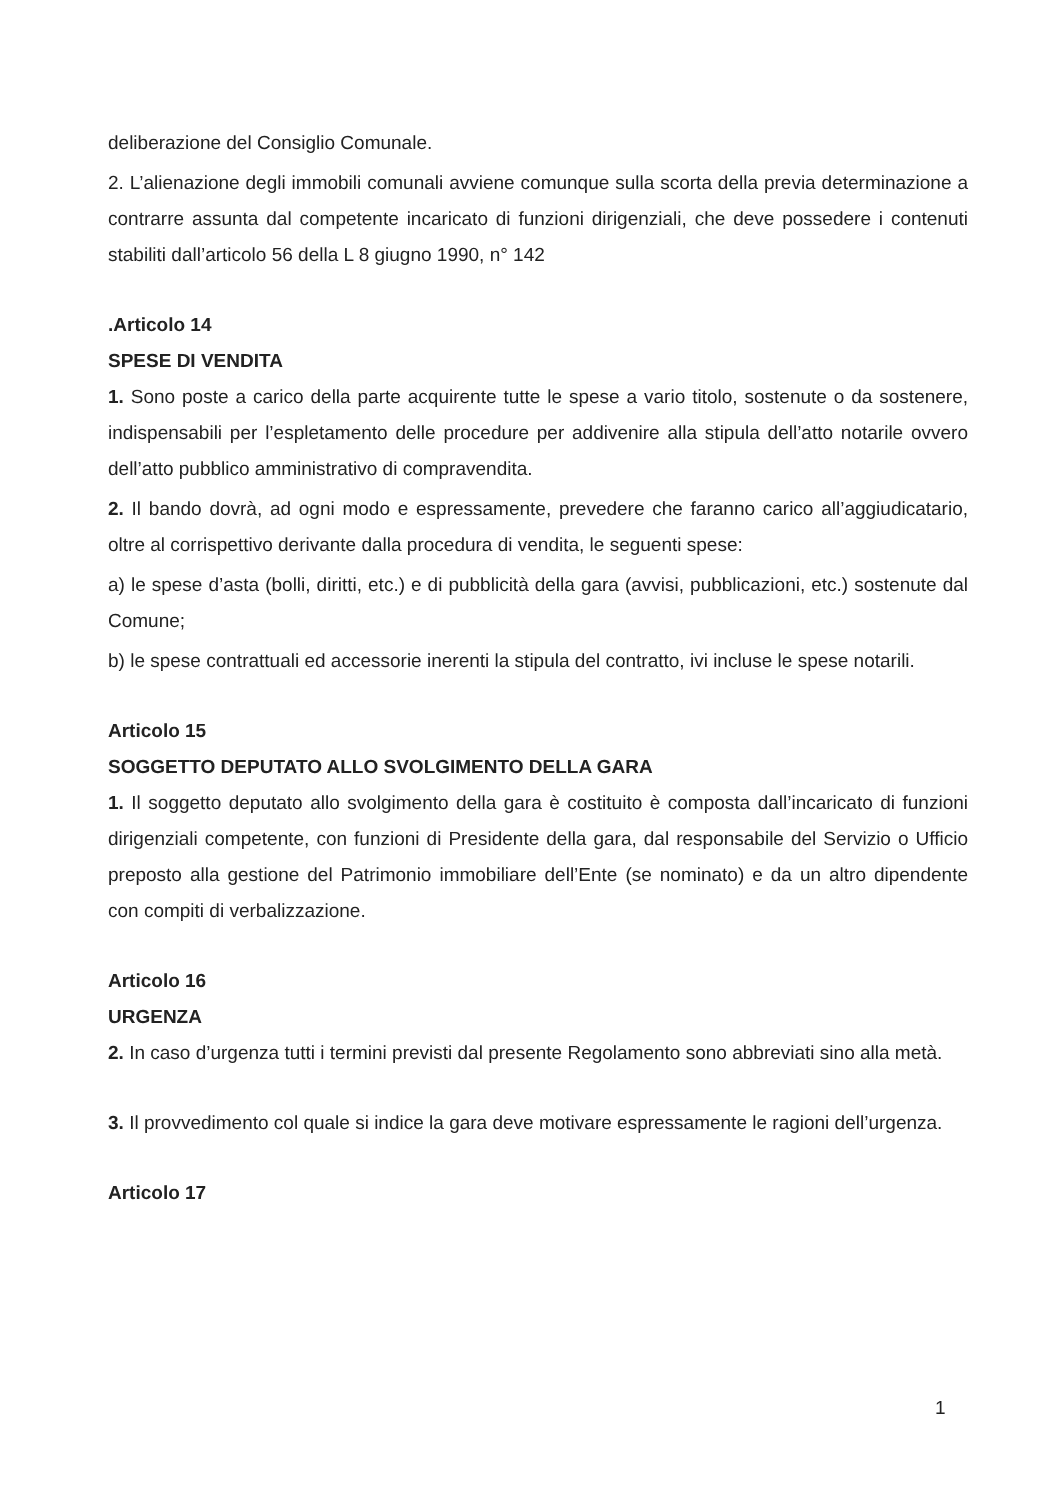deliberazione del Consiglio Comunale.
2. L’alienazione degli immobili comunali avviene comunque sulla scorta della previa determinazione a contrarre assunta dal competente incaricato di funzioni dirigenziali, che deve possedere i contenuti stabiliti dall’articolo 56 della L 8 giugno 1990, n° 142
.Articolo 14
SPESE DI VENDITA
1. Sono poste a carico della parte acquirente tutte le spese a vario titolo, sostenute o da sostenere, indispensabili per l’espletamento delle procedure per addivenire alla stipula dell’atto notarile ovvero dell’atto pubblico amministrativo di compravendita.
2. Il bando dovrà, ad ogni modo e espressamente, prevedere che faranno carico all’aggiudicatario, oltre al corrispettivo derivante dalla procedura di vendita, le seguenti spese:
a) le spese d’asta (bolli, diritti, etc.) e di pubblicità della gara (avvisi, pubblicazioni, etc.) sostenute dal Comune;
b) le spese contrattuali ed accessorie inerenti la stipula del contratto, ivi incluse le spese notarili.
Articolo 15
SOGGETTO DEPUTATO ALLO SVOLGIMENTO DELLA GARA
1. Il soggetto deputato allo svolgimento della gara è costituito è composta dall’incaricato di funzioni dirigenziali competente, con funzioni di Presidente della gara, dal responsabile del Servizio o Ufficio preposto alla gestione del Patrimonio immobiliare dell’Ente (se nominato) e da un altro dipendente con compiti di verbalizzazione.
Articolo 16
URGENZA
2. In caso d’urgenza tutti i termini previsti dal presente Regolamento sono abbreviati sino alla metà.
3. Il provvedimento col quale si indice la gara deve motivare espressamente le ragioni dell’urgenza.
Articolo 17
1